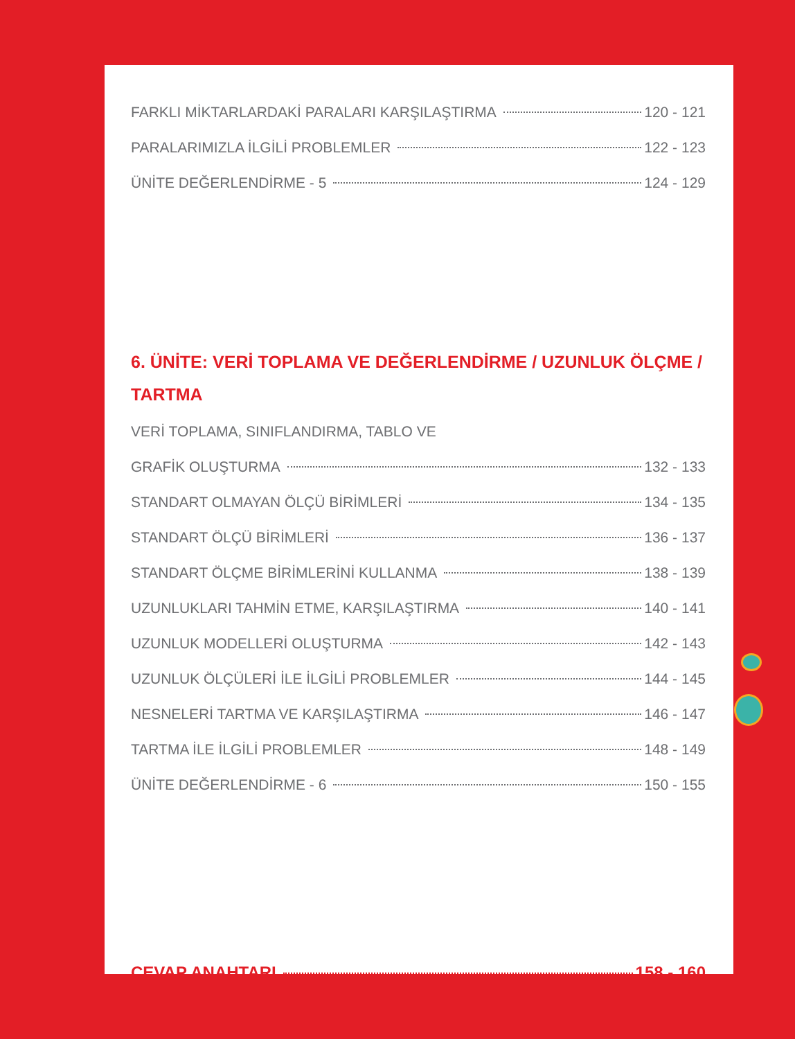FARKLI MİKTARLARDAKİ PARALARI KARŞILAŞTIRMA 120 - 121
PARALARIMIZLA İLGİLİ PROBLEMLER 122 - 123
ÜNİTE DEĞERLENDİRME - 5 124 - 129
6. ÜNİTE: VERİ TOPLAMA VE DEĞERLENDİRME / UZUNLUK ÖLÇME / TARTMA
VERİ TOPLAMA, SINIFLANDIRMA, TABLO VE
GRAFİK OLUŞTURMA 132 - 133
STANDART OLMAYAN ÖLÇÜ BİRİMLERİ 134 - 135
STANDART ÖLÇÜ BİRİMLERİ 136 - 137
STANDART ÖLÇME BİRİMLERİNİ KULLANMA 138 - 139
UZUNLUKLARI TAHMİN ETME, KARŞILAŞTIRMA 140 - 141
UZUNLUK MODELLERİ OLUŞTURMA 142 - 143
UZUNLUK ÖLÇÜLERİ İLE İLGİLİ PROBLEMLER 144 - 145
NESNELERİ TARTMA VE KARŞILAŞTIRMA 146 - 147
TARTMA İLE İLGİLİ PROBLEMLER 148 - 149
ÜNİTE DEĞERLENDİRME - 6 150 - 155
CEVAP ANAHTARI 158 - 160